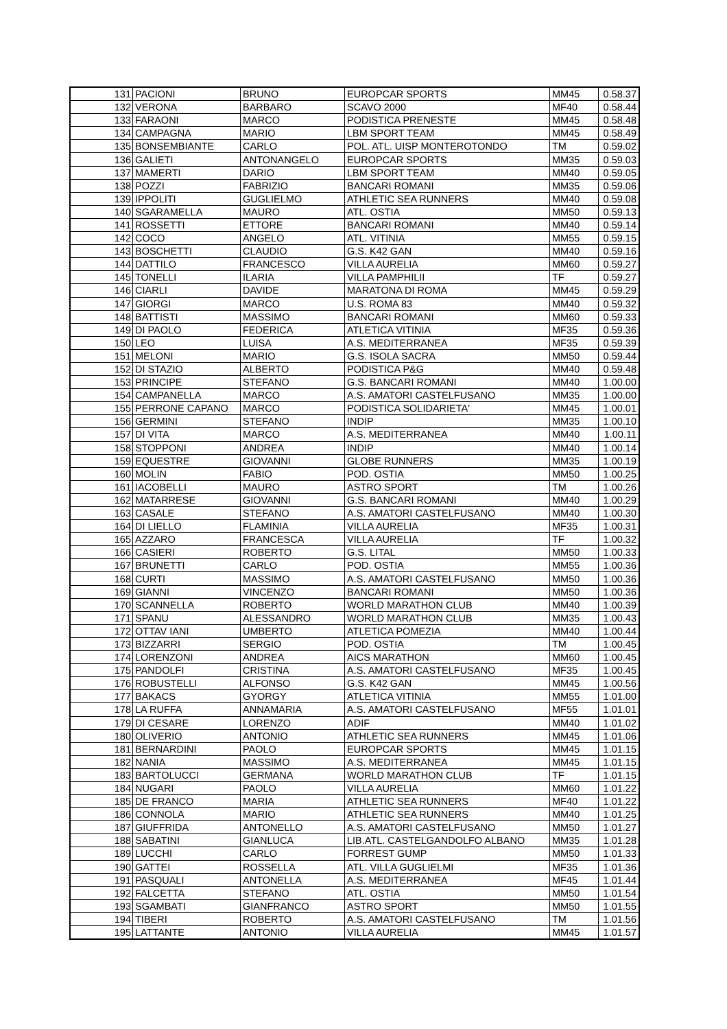| 131 | PACIONI | BRUNO | EUROPCAR SPORTS | MM45 | 0.58.37 |
| 132 | VERONA | BARBARO | SCAVO 2000 | MF40 | 0.58.44 |
| 133 | FARAONI | MARCO | PODISTICA PRENESTE | MM45 | 0.58.48 |
| 134 | CAMPAGNA | MARIO | LBM SPORT TEAM | MM45 | 0.58.49 |
| 135 | BONSEMBIANTE | CARLO | POL. ATL. UISP MONTEROTONDO | TM | 0.59.02 |
| 136 | GALIETI | ANTONANGELO | EUROPCAR SPORTS | MM35 | 0.59.03 |
| 137 | MAMERTI | DARIO | LBM SPORT TEAM | MM40 | 0.59.05 |
| 138 | POZZI | FABRIZIO | BANCARI ROMANI | MM35 | 0.59.06 |
| 139 | IPPOLITI | GUGLIELMO | ATHLETIC SEA RUNNERS | MM40 | 0.59.08 |
| 140 | SGARAMELLA | MAURO | ATL. OSTIA | MM50 | 0.59.13 |
| 141 | ROSSETTI | ETTORE | BANCARI ROMANI | MM40 | 0.59.14 |
| 142 | COCO | ANGELO | ATL. VITINIA | MM55 | 0.59.15 |
| 143 | BOSCHETTI | CLAUDIO | G.S. K42 GAN | MM40 | 0.59.16 |
| 144 | DATTILO | FRANCESCO | VILLA AURELIA | MM60 | 0.59.27 |
| 145 | TONELLI | ILARIA | VILLA PAMPHILII | TF | 0.59.27 |
| 146 | CIARLI | DAVIDE | MARATONA DI ROMA | MM45 | 0.59.29 |
| 147 | GIORGI | MARCO | U.S. ROMA 83 | MM40 | 0.59.32 |
| 148 | BATTISTI | MASSIMO | BANCARI ROMANI | MM60 | 0.59.33 |
| 149 | DI PAOLO | FEDERICA | ATLETICA VITINIA | MF35 | 0.59.36 |
| 150 | LEO | LUISA | A.S. MEDITERRANEA | MF35 | 0.59.39 |
| 151 | MELONI | MARIO | G.S. ISOLA SACRA | MM50 | 0.59.44 |
| 152 | DI STAZIO | ALBERTO | PODISTICA P&G | MM40 | 0.59.48 |
| 153 | PRINCIPE | STEFANO | G.S. BANCARI ROMANI | MM40 | 1.00.00 |
| 154 | CAMPANELLA | MARCO | A.S. AMATORI CASTELFUSANO | MM35 | 1.00.00 |
| 155 | PERRONE CAPANO | MARCO | PODISTICA SOLIDARIETA' | MM45 | 1.00.01 |
| 156 | GERMINI | STEFANO | INDIP | MM35 | 1.00.10 |
| 157 | DI VITA | MARCO | A.S. MEDITERRANEA | MM40 | 1.00.11 |
| 158 | STOPPONI | ANDREA | INDIP | MM40 | 1.00.14 |
| 159 | EQUESTRE | GIOVANNI | GLOBE RUNNERS | MM35 | 1.00.19 |
| 160 | MOLIN | FABIO | POD. OSTIA | MM50 | 1.00.25 |
| 161 | IACOBELLI | MAURO | ASTRO SPORT | TM | 1.00.26 |
| 162 | MATARRESE | GIOVANNI | G.S. BANCARI ROMANI | MM40 | 1.00.29 |
| 163 | CASALE | STEFANO | A.S. AMATORI CASTELFUSANO | MM40 | 1.00.30 |
| 164 | DI LIELLO | FLAMINIA | VILLA AURELIA | MF35 | 1.00.31 |
| 165 | AZZARO | FRANCESCA | VILLA AURELIA | TF | 1.00.32 |
| 166 | CASIERI | ROBERTO | G.S. LITAL | MM50 | 1.00.33 |
| 167 | BRUNETTI | CARLO | POD. OSTIA | MM55 | 1.00.36 |
| 168 | CURTI | MASSIMO | A.S. AMATORI CASTELFUSANO | MM50 | 1.00.36 |
| 169 | GIANNI | VINCENZO | BANCARI ROMANI | MM50 | 1.00.36 |
| 170 | SCANNELLA | ROBERTO | WORLD MARATHON CLUB | MM40 | 1.00.39 |
| 171 | SPANU | ALESSANDRO | WORLD MARATHON CLUB | MM35 | 1.00.43 |
| 172 | OTTAV IANI | UMBERTO | ATLETICA POMEZIA | MM40 | 1.00.44 |
| 173 | BIZZARRI | SERGIO | POD. OSTIA | TM | 1.00.45 |
| 174 | LORENZONI | ANDREA | AICS MARATHON | MM60 | 1.00.45 |
| 175 | PANDOLFI | CRISTINA | A.S. AMATORI CASTELFUSANO | MF35 | 1.00.45 |
| 176 | ROBUSTELLI | ALFONSO | G.S. K42 GAN | MM45 | 1.00.56 |
| 177 | BAKACS | GYORGY | ATLETICA VITINIA | MM55 | 1.01.00 |
| 178 | LA RUFFA | ANNAMARIA | A.S. AMATORI CASTELFUSANO | MF55 | 1.01.01 |
| 179 | DI CESARE | LORENZO | ADIF | MM40 | 1.01.02 |
| 180 | OLIVERIO | ANTONIO | ATHLETIC SEA RUNNERS | MM45 | 1.01.06 |
| 181 | BERNARDINI | PAOLO | EUROPCAR SPORTS | MM45 | 1.01.15 |
| 182 | NANIA | MASSIMO | A.S. MEDITERRANEA | MM45 | 1.01.15 |
| 183 | BARTOLUCCI | GERMANA | WORLD MARATHON CLUB | TF | 1.01.15 |
| 184 | NUGARI | PAOLO | VILLA AURELIA | MM60 | 1.01.22 |
| 185 | DE FRANCO | MARIA | ATHLETIC SEA RUNNERS | MF40 | 1.01.22 |
| 186 | CONNOLA | MARIO | ATHLETIC SEA RUNNERS | MM40 | 1.01.25 |
| 187 | GIUFFRIDA | ANTONELLO | A.S. AMATORI CASTELFUSANO | MM50 | 1.01.27 |
| 188 | SABATINI | GIANLUCA | LIB.ATL. CASTELGANDOLFO ALBANO | MM35 | 1.01.28 |
| 189 | LUCCHI | CARLO | FORREST GUMP | MM50 | 1.01.33 |
| 190 | GATTEI | ROSSELLA | ATL. VILLA GUGLIELMI | MF35 | 1.01.36 |
| 191 | PASQUALI | ANTONELLA | A.S. MEDITERRANEA | MF45 | 1.01.44 |
| 192 | FALCETTA | STEFANO | ATL. OSTIA | MM50 | 1.01.54 |
| 193 | SGAMBATI | GIANFRANCO | ASTRO SPORT | MM50 | 1.01.55 |
| 194 | TIBERI | ROBERTO | A.S. AMATORI CASTELFUSANO | TM | 1.01.56 |
| 195 | LATTANTE | ANTONIO | VILLA AURELIA | MM45 | 1.01.57 |